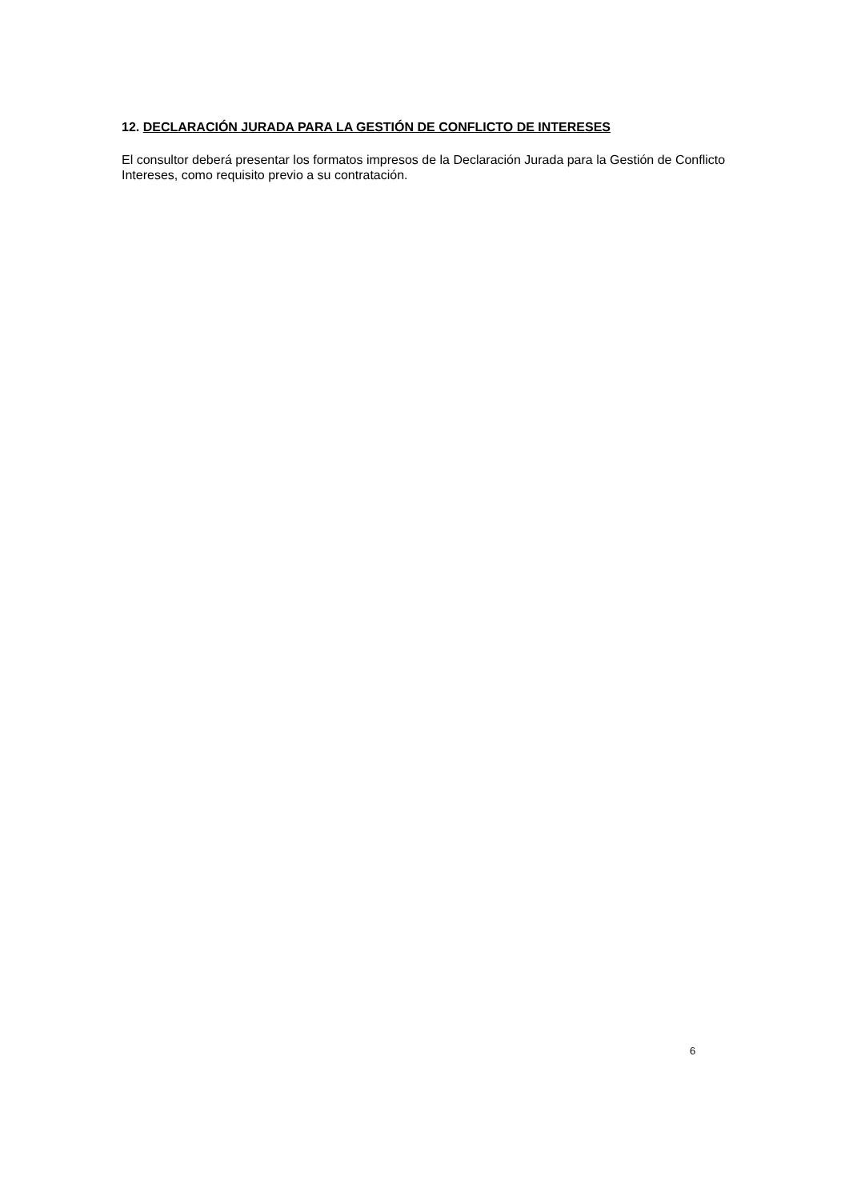12. DECLARACIÓN JURADA PARA LA GESTIÓN DE CONFLICTO DE INTERESES
El consultor deberá presentar los formatos impresos de la Declaración Jurada para la Gestión de Conflicto Intereses, como requisito previo a su contratación.
6